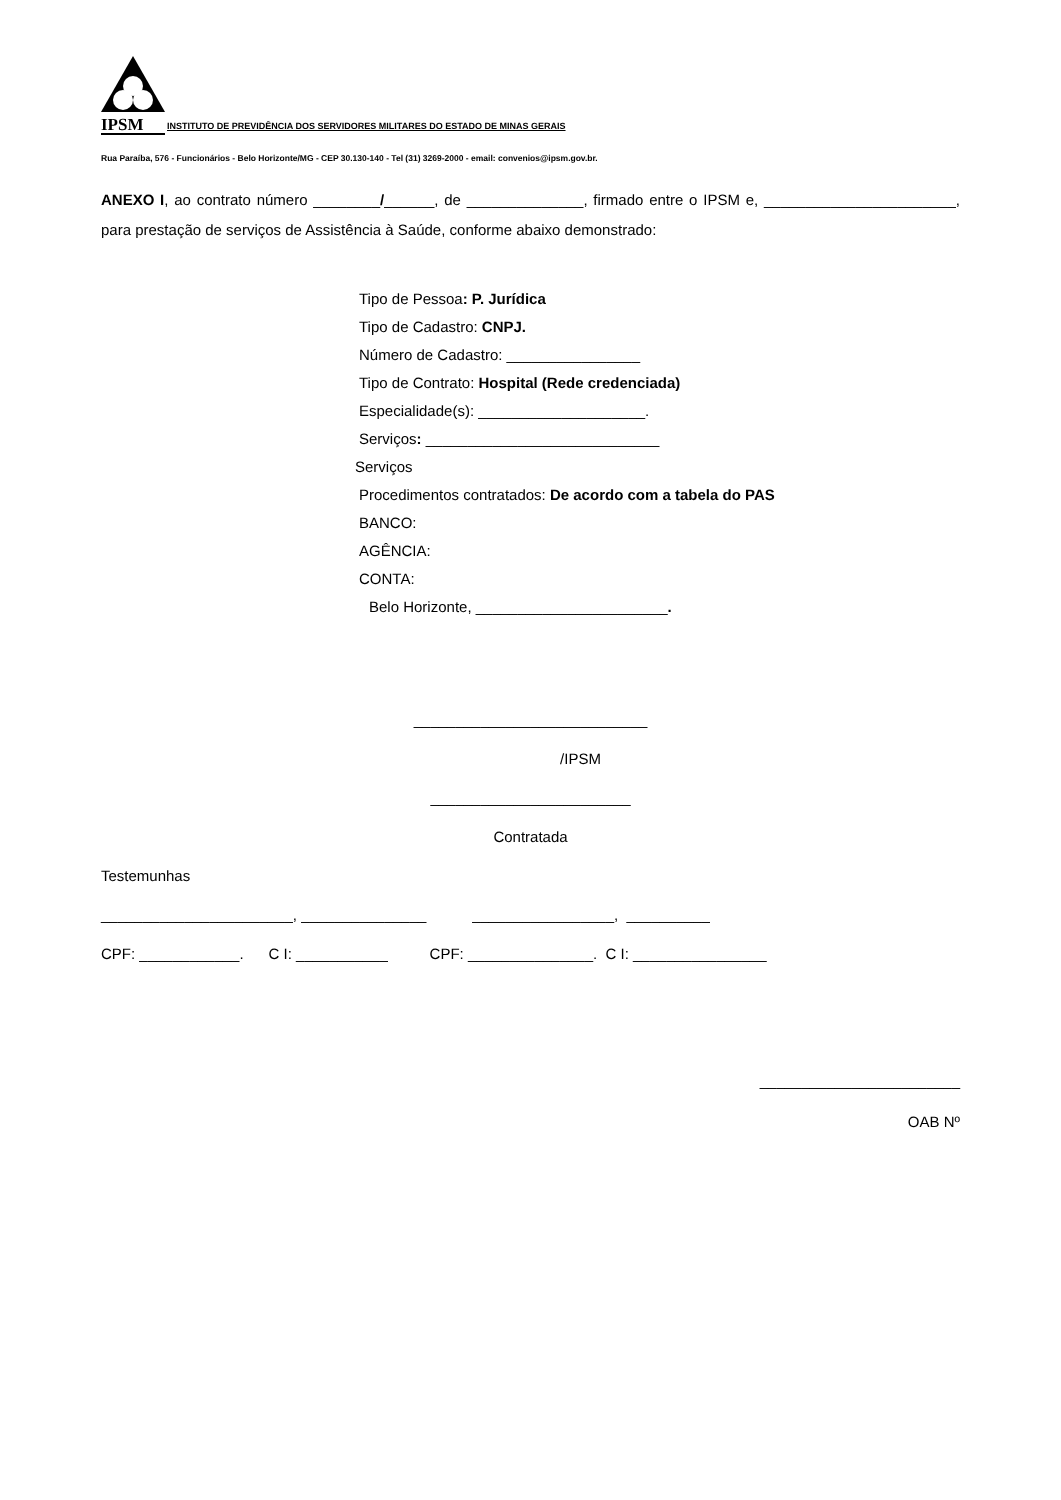IPSM
INSTITUTO DE PREVIDÊNCIA DOS SERVIDORES MILITARES DO ESTADO DE MINAS GERAIS
Rua Paraíba, 576 - Funcionários - Belo Horizonte/MG - CEP 30.130-140 - Tel (31) 3269-2000 - email: convenios@ipsm.gov.br.
ANEXO I, ao contrato número ________/______, de ______________, firmado entre o IPSM e, _______________________, para prestação de serviços de Assistência à Saúde, conforme abaixo demonstrado:
Tipo de Pessoa: P. Jurídica
Tipo de Cadastro: CNPJ.
Número de Cadastro: ________________
Tipo de Contrato: Hospital (Rede credenciada)
Especialidade(s): ____________________.
Serviços: ____________________________
Serviços
Procedimentos contratados: De acordo com a tabela do PAS
BANCO:
AGÊNCIA:
CONTA:
Belo Horizonte, _______________________.
____________________________
/IPSM
________________________
Contratada
Testemunhas
_______________________, _______________ _________________, __________
CPF: ____________. C I: ___________ CPF: _______________. C I: ________________
________________________
OAB Nº